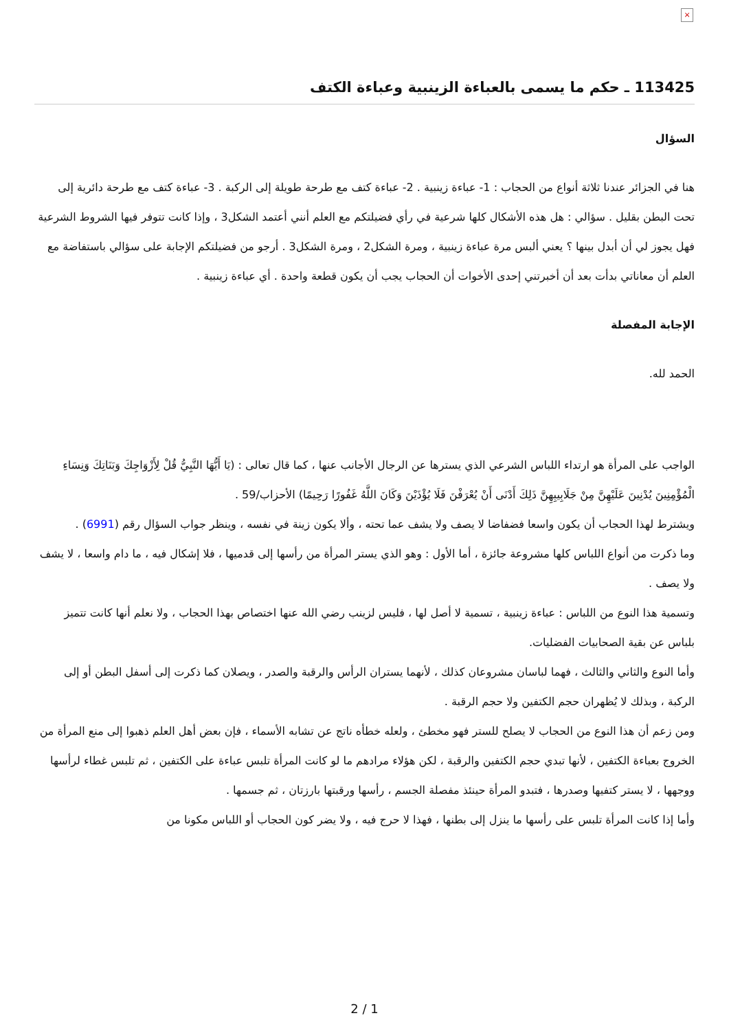×
113425 ـ حكم ما يسمى بالعباءة الزينبية وعباءة الكتف
السؤال
هنا في الجزائر عندنا ثلاثة أنواع من الحجاب : 1- عباءة زينبية . 2- عباءة كتف مع طرحة طويلة إلى الركبة . 3- عباءة كتف مع طرحة دائرية إلى تحت البطن بقليل . سؤالي : هل هذه الأشكال كلها شرعية في رأي فضيلتكم مع العلم أنني أعتمد الشكل3 ، وإذا كانت تتوفر فيها الشروط الشرعية فهل يجوز لي أن أبدل بينها ؟ يعني ألبس مرة عباءة زينبية ، ومرة الشكل2 ، ومرة الشكل3 . أرجو من فضيلتكم الإجابة على سؤالي باستفاضة مع العلم أن معاناتي بدأت بعد أن أخبرتني إحدى الأخوات أن الحجاب يجب أن يكون قطعة واحدة . أي عباءة زينبية .
الإجابة المفصلة
الحمد لله.
الواجب على المرأة هو ارتداء اللباس الشرعي الذي يسترها عن الرجال الأجانب عنها ، كما قال تعالى : (يَا أَيُّهَا النَّبِيُّ قُلْ لِأَزْوَاجِكَ وَبَنَاتِكَ وَنِسَاءِ الْمُؤْمِنِينَ يُدْنِينَ عَلَيْهِنَّ مِنْ جَلَابِيبِهِنَّ ذَلِكَ أَدْنَى أَنْ يُعْرَفْنَ فَلَا يُؤْذَيْنَ وَكَانَ اللَّهُ غَفُورًا رَحِيمًا) الأحزاب/59 .
ويشترط لهذا الحجاب أن يكون واسعا فضفاضا لا يصف ولا يشف عما تحته ، وألا يكون زينة في نفسه ، وينظر جواب السؤال رقم (6991) .
وما ذكرت من أنواع اللباس كلها مشروعة جائزة ، أما الأول : وهو الذي يستر المرأة من رأسها إلى قدميها ، فلا إشكال فيه ، ما دام واسعا ، لا يشف ولا يصف .
وتسمية هذا النوع من اللباس : عباءة زينبية ، تسمية لا أصل لها ، فليس لزينب رضي الله عنها اختصاص بهذا الحجاب ، ولا نعلم أنها كانت تتميز بلباس عن بقية الصحابيات الفضليات.
وأما النوع والثاني والثالث ، فهما لباسان مشروعان كذلك ، لأنهما يستران الرأس والرقبة والصدر ، ويصلان كما ذكرت إلى أسفل البطن أو إلى الركبة ، وبذلك لا يُظهران حجم الكتفين ولا حجم الرقبة .
ومن زعم أن هذا النوع من الحجاب لا يصلح للستر فهو مخطئ ، ولعله خطأه ناتج عن تشابه الأسماء ، فإن بعض أهل العلم ذهبوا إلى منع المرأة من الخروج بعباءة الكتفين ، لأنها تبدي حجم الكتفين والرقبة ، لكن هؤلاء مرادهم ما لو كانت المرأة تلبس عباءة على الكتفين ، ثم تلبس غطاء لرأسها ووجهها ، لا يستر كتفيها وصدرها ، فتبدو المرأة حينئذ مفصلة الجسم ، رأسها ورقبتها بارزتان ، ثم جسمها .
وأما إذا كانت المرأة تلبس على رأسها ما ينزل إلى بطنها ، فهذا لا حرج فيه ، ولا يضر كون الحجاب أو اللباس مكونا من
2 / 1